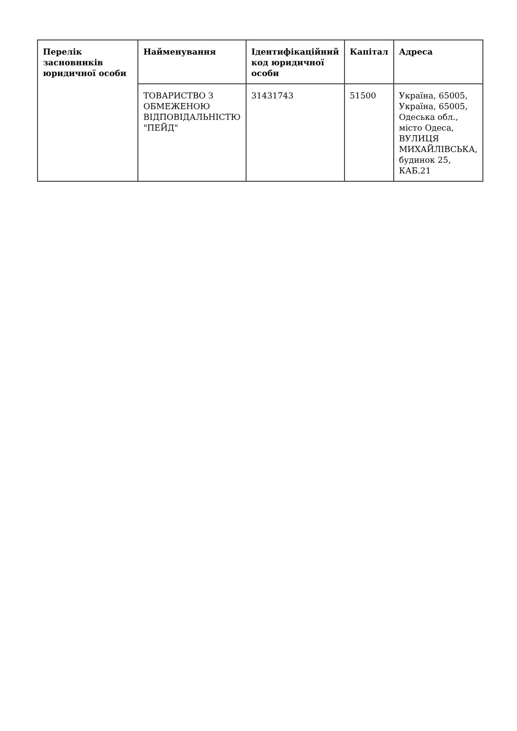| Перелік засновників юридичної особи | Найменування | Ідентифікаційний код юридичної особи | Капітал | Адреса |
| --- | --- | --- | --- | --- |
| | ТОВАРИСТВО З ОБМЕЖЕНОЮ ВІДПОВІДАЛЬНІСТЮ "ПЕЙД" | 31431743 | 51500 | Україна, 65005, Україна, 65005, Одеська обл., місто Одеса, ВУЛИЦЯ МИХАЙЛІВСЬКА, будинок 25, КАБ.21 |